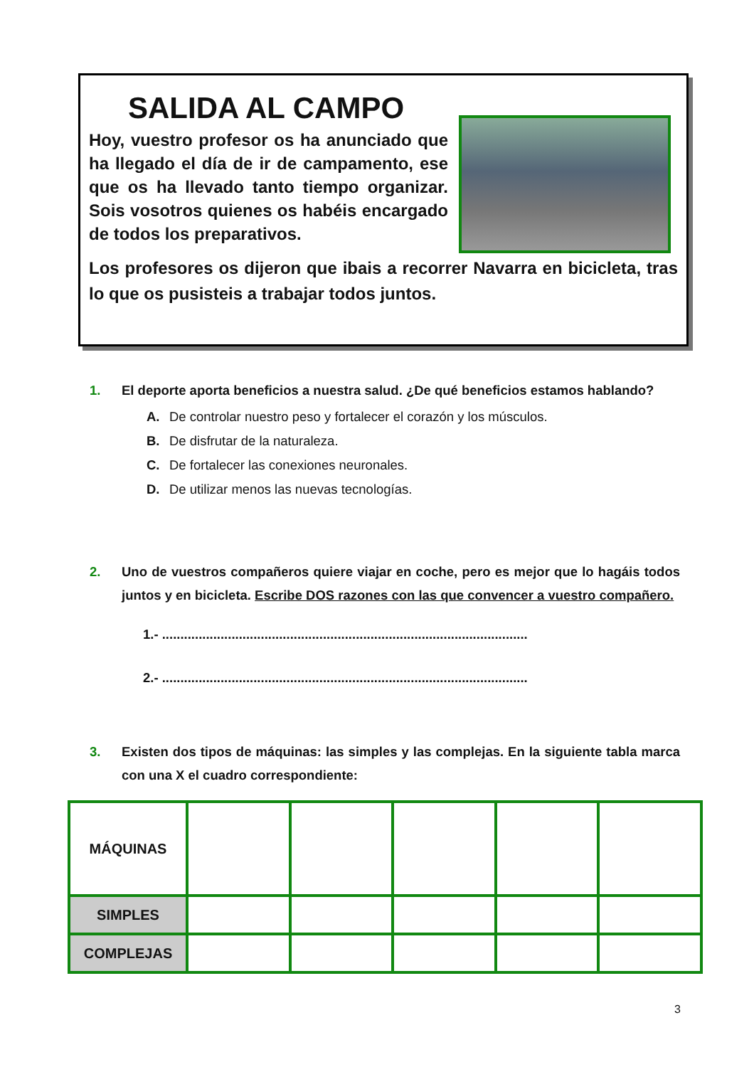SALIDA AL CAMPO
Hoy, vuestro profesor os ha anunciado que ha llegado el día de ir de campamento, ese que os ha llevado tanto tiempo organizar. Sois vosotros quienes os habéis encargado de todos los preparativos.
Los profesores os dijeron que ibais a recorrer Navarra en bicicleta, tras lo que os pusisteis a trabajar todos juntos.
1.
El deporte aporta beneficios a nuestra salud. ¿De qué beneficios estamos hablando?
A. De controlar nuestro peso y fortalecer el corazón y los músculos.
B. De disfrutar de la naturaleza.
C. De fortalecer las conexiones neuronales.
D. De utilizar menos las nuevas tecnologías.
2.
Uno de vuestros compañeros quiere viajar en coche, pero es mejor que lo hagáis todos juntos y en bicicleta. Escribe DOS razones con las que convencer a vuestro compañero.
1.- ....................................................................................................
2.- ....................................................................................................
3.
Existen dos tipos de máquinas: las simples y las complejas. En la siguiente tabla marca con una X el cuadro correspondiente:
| MÁQUINAS | | | | | |
| SIMPLES | | | | | |
| COMPLEJAS | | | | | |
3